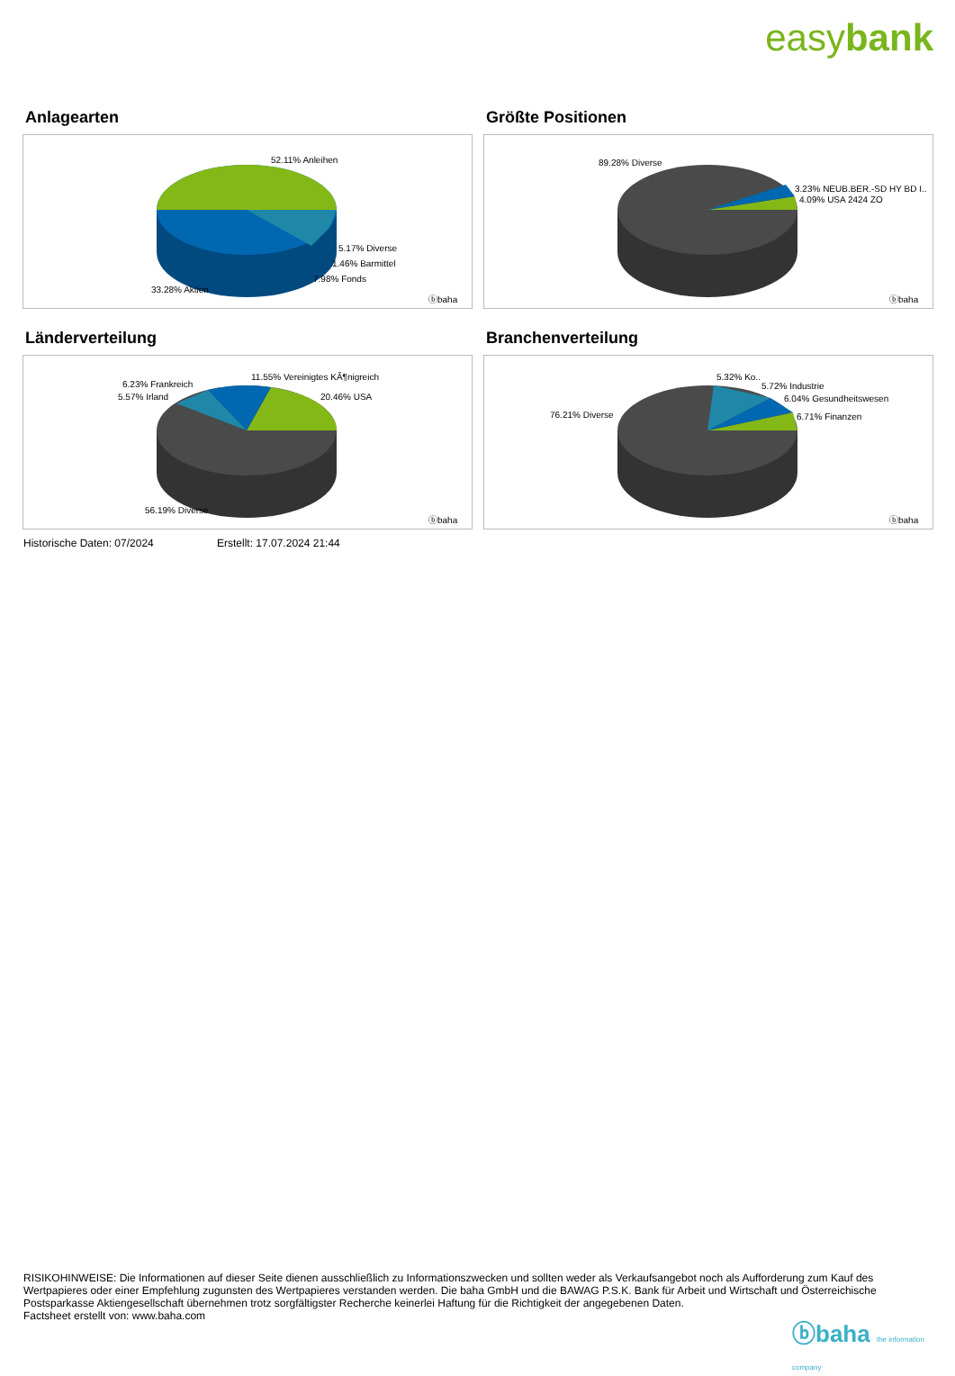easybank
Anlagearten
52.11% Anleihen
5.17% Diverse
1.46% Barmittel
7.98% Fonds
33.28% Aktien
ⓑbaha
Größte Positionen
89.28% Diverse
3.23% NEUB.BER.-SD HY BD I..
4.09% USA 2424 ZO
ⓑbaha
Länderverteilung
6.23% Frankreich
5.57% Irland
11.55% Vereinigtes KÃ¶nigreich
20.46% USA
56.19% Diverse
ⓑbaha
Branchenverteilung
5.32% Ko..
5.72% Industrie
6.04% Gesundheitswesen
6.71% Finanzen
76.21% Diverse
ⓑbaha
Historische Daten: 07/2024 Erstellt: 17.07.2024 21:44
RISIKOHINWEISE: Die Informationen auf dieser Seite dienen ausschließlich zu Informationszwecken und sollten weder als Verkaufsangebot noch als Aufforderung zum Kauf des Wertpapieres oder einer Empfehlung zugunsten des Wertpapieres verstanden werden. Die baha GmbH und die BAWAG P.S.K. Bank für Arbeit und Wirtschaft und Österreichische Postsparkasse Aktiengesellschaft übernehmen trotz sorgfältigster Recherche keinerlei Haftung für die Richtigkeit der angegebenen Daten.
Factsheet erstellt von: www.baha.com
ⓑbaha the information company